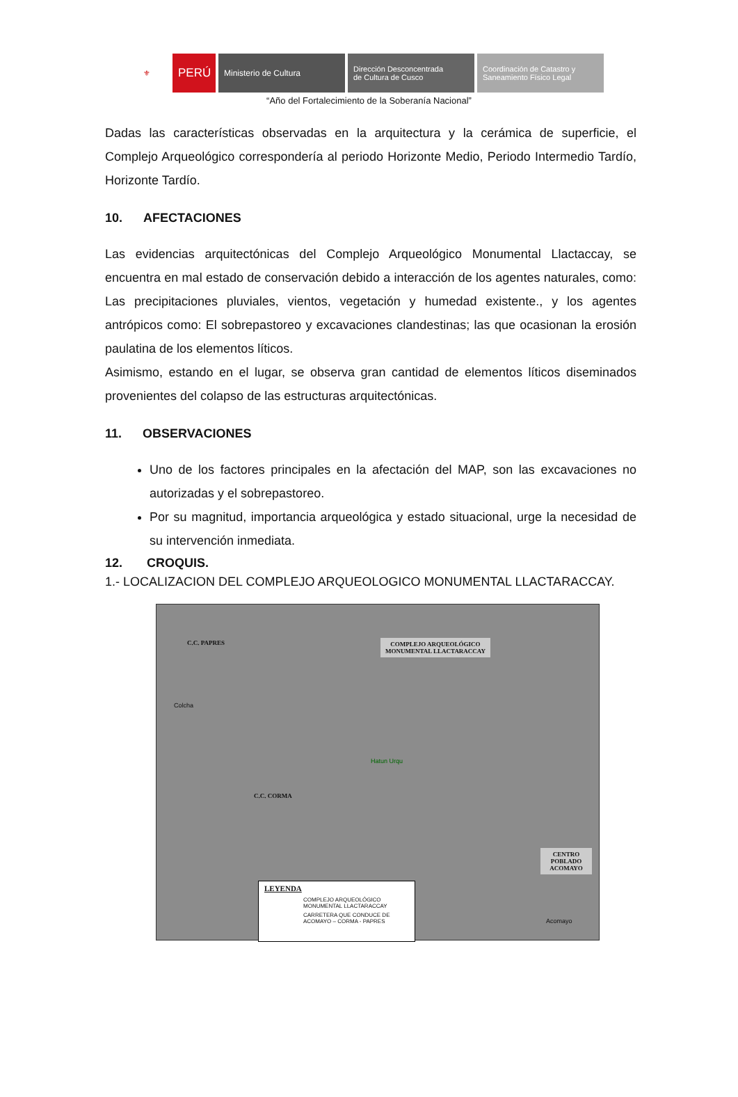⚜
PERÚ
Ministerio de Cultura Dirección Desconcentrada
de Cultura de Cusco
Coordinación de Catastro y
Saneamiento Físico Legal
“Año del Fortalecimiento de la Soberanía Nacional”
Dadas las características observadas en la arquitectura y la cerámica de superficie, el Complejo Arqueológico correspondería al periodo Horizonte Medio, Periodo Intermedio Tardío, Horizonte Tardío.
10. AFECTACIONES
Las evidencias arquitectónicas del Complejo Arqueológico Monumental Llactaccay, se encuentra en mal estado de conservación debido a interacción de los agentes naturales, como: Las precipitaciones pluviales, vientos, vegetación y humedad existente., y los agentes antrópicos como: El sobrepastoreo y excavaciones clandestinas; las que ocasionan la erosión paulatina de los elementos líticos.
Asimismo, estando en el lugar, se observa gran cantidad de elementos líticos diseminados provenientes del colapso de las estructuras arquitectónicas.
11. OBSERVACIONES
Uno de los factores principales en la afectación del MAP, son las excavaciones no autorizadas y el sobrepastoreo.
Por su magnitud, importancia arqueológica y estado situacional, urge la necesidad de su intervención inmediata.
12. CROQUIS.
1.- LOCALIZACION DEL COMPLEJO ARQUEOLOGICO MONUMENTAL LLACTARACCAY.
C.C. PAPRES
COMPLEJO ARQUEOLÓGICO MONUMENTAL LLACTARACCAY
Hatun Urqu
Colcha
C.C. CORMA
CENTRO POBLADO ACOMAYO
Acomayo
LEYENDA
COMPLEJO ARQUEOLÓGICO MONUMENTAL LLACTARACCAY
CARRETERA QUE CONDUCE DE ACOMAYO – CORMA - PAPRES